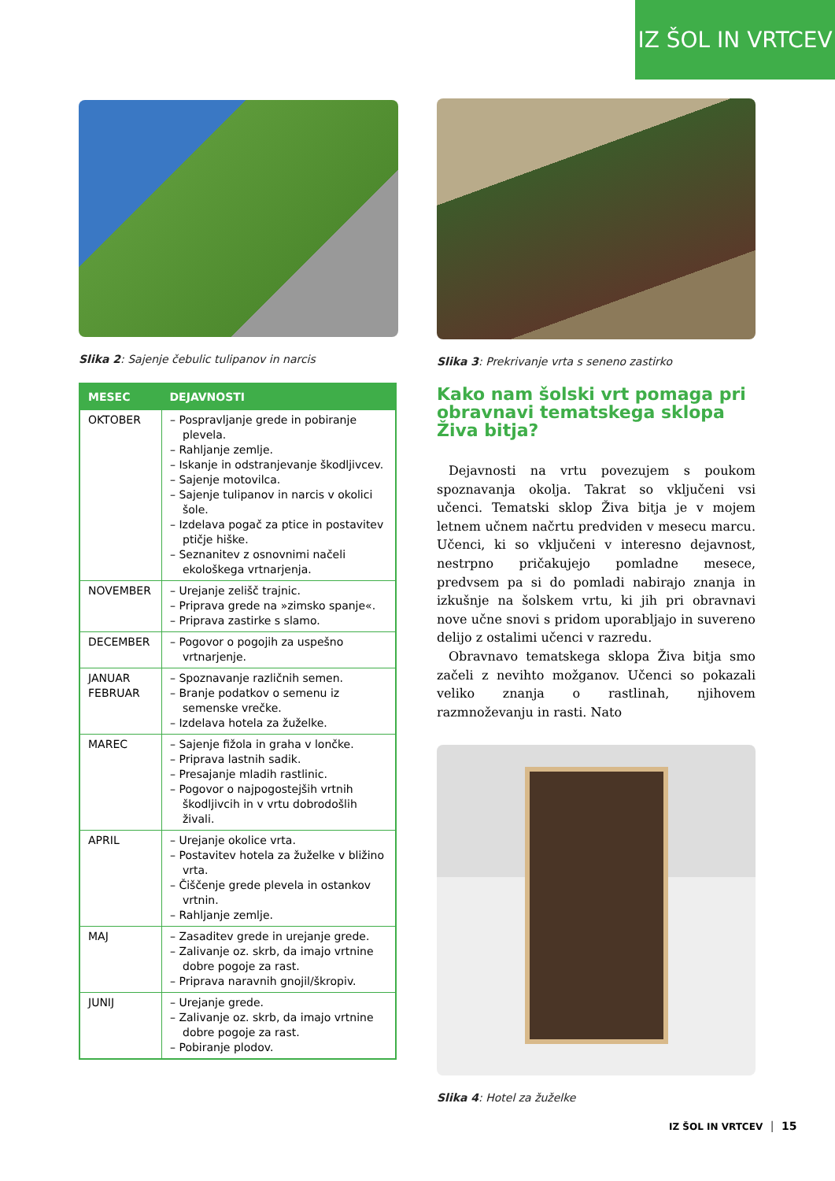IZ ŠOL IN VRTCEV
Slika 2: Sajenje čebulic tulipanov in narcis
| MESEC | DEJAVNOSTI |
| --- | --- |
| OKTOBER | – Pospravljanje grede in pobiranje plevela. – Rahljanje zemlje. – Iskanje in odstranjevanje škodljivcev. – Sajenje motovilca. – Sajenje tulipanov in narcis v okolici šole. – Izdelava pogač za ptice in postavitev ptičje hiške. – Seznanitev z osnovnimi načeli ekološkega vrtnarjenja. |
| NOVEMBER | – Urejanje zelišč trajnic. – Priprava grede na »zimsko spanje«. – Priprava zastirke s slamo. |
| DECEMBER | – Pogovor o pogojih za uspešno vrtnarjenje. |
| JANUAR FEBRUAR | – Spoznavanje različnih semen. – Branje podatkov o semenu iz semenske vrečke. – Izdelava hotela za žuželke. |
| MAREC | – Sajenje fižola in graha v lončke. – Priprava lastnih sadik. – Presajanje mladih rastlinic. – Pogovor o najpogostejših vrtnih škodljivcih in v vrtu dobrodošlih živali. |
| APRIL | – Urejanje okolice vrta. – Postavitev hotela za žuželke v bližino vrta. – Čiščenje grede plevela in ostankov vrtnin. – Rahljanje zemlje. |
| MAJ | – Zasaditev grede in urejanje grede. – Zalivanje oz. skrb, da imajo vrtnine dobre pogoje za rast. – Priprava naravnih gnojil/škropiv. |
| JUNIJ | – Urejanje grede. – Zalivanje oz. skrb, da imajo vrtnine dobre pogoje za rast. – Pobiranje plodov. |
Slika 3: Prekrivanje vrta s seneno zastirko
Kako nam šolski vrt pomaga pri obravnavi tematskega sklopa Živa bitja?
Dejavnosti na vrtu povezujem s poukom spoznavanja okolja. Takrat so vključeni vsi učenci. Tematski sklop Živa bitja je v mojem letnem učnem načrtu predviden v mesecu marcu. Učenci, ki so vključeni v interesno dejavnost, nestrpno pričakujejo pomladne mesece, predvsem pa si do pomladi nabirajo znanja in izkušnje na šolskem vrtu, ki jih pri obravnavi nove učne snovi s pridom uporabljajo in suvereno delijo z ostalimi učenci v razredu.
Obravnavo tematskega sklopa Živa bitja smo začeli z nevihto možganov. Učenci so pokazali veliko znanja o rastlinah, njihovem razmnoževanju in rasti. Nato
Slika 4: Hotel za žuželke
IZ ŠOL IN VRTCEV │ 15